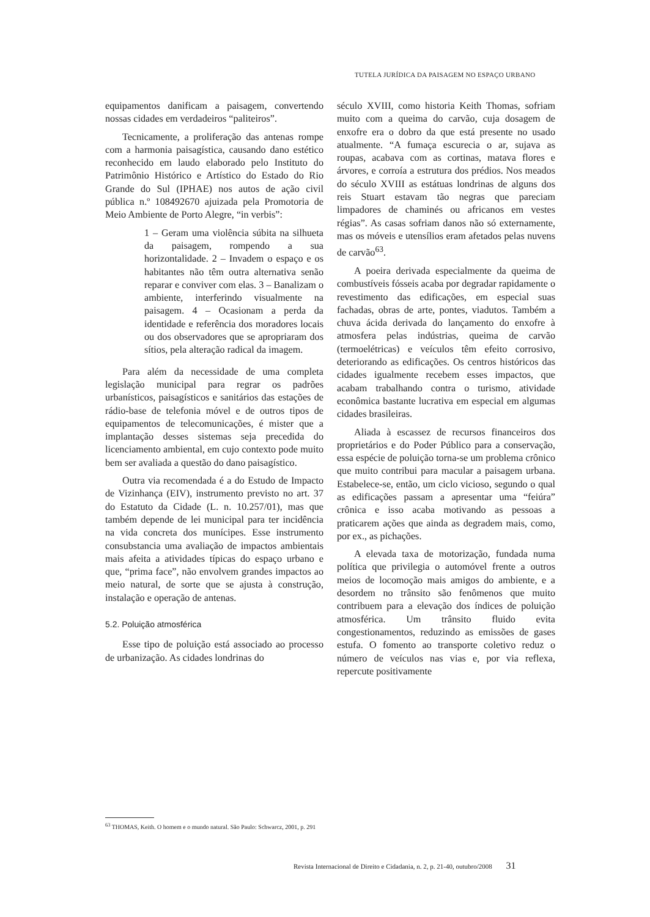TUTELA JURÍDICA DA PAISAGEM NO ESPAÇO URBANO
equipamentos danificam a paisagem, convertendo nossas cidades em verdadeiros “paliteiros”.
Tecnicamente, a proliferação das antenas rompe com a harmonia paisagística, causando dano estético reconhecido em laudo elaborado pelo Instituto do Patrimônio Histórico e Artístico do Estado do Rio Grande do Sul (IPHAE) nos autos de ação civil pública n.º 108492670 ajuizada pela Promotoria de Meio Ambiente de Porto Alegre, “in verbis”:
1 – Geram uma violência súbita na silhueta da paisagem, rompendo a sua horizontalidade. 2 – Invadem o espaço e os habitantes não têm outra alternativa senão reparar e conviver com elas. 3 – Banalizam o ambiente, interferindo visualmente na paisagem. 4 – Ocasionam a perda da identidade e referência dos moradores locais ou dos observadores que se apropriaram dos sítios, pela alteração radical da imagem.
Para além da necessidade de uma completa legislação municipal para regrar os padrões urbanísticos, paisagísticos e sanitários das estações de rádio-base de telefonia móvel e de outros tipos de equipamentos de telecomunicações, é mister que a implantação desses sistemas seja precedida do licenciamento ambiental, em cujo contexto pode muito bem ser avaliada a questão do dano paisagístico.
Outra via recomendada é a do Estudo de Impacto de Vizinhança (EIV), instrumento previsto no art. 37 do Estatuto da Cidade (L. n. 10.257/01), mas que também depende de lei municipal para ter incidência na vida concreta dos munícipes. Esse instrumento consubstancia uma avaliação de impactos ambientais mais afeita a atividades típicas do espaço urbano e que, “prima face”, não envolvem grandes impactos ao meio natural, de sorte que se ajusta à construção, instalação e operação de antenas.
5.2. Poluição atmosférica
Esse tipo de poluição está associado ao processo de urbanização. As cidades londrinas do
século XVIII, como historia Keith Thomas, sofriam muito com a queima do carvão, cuja dosagem de enxofre era o dobro da que está presente no usado atualmente. “A fumaça escurecia o ar, sujava as roupas, acabava com as cortinas, matava flores e árvores, e corroía a estrutura dos prédios. Nos meados do século XVIII as estátuas londrinas de alguns dos reis Stuart estavam tão negras que pareciam limpadores de chaminés ou africanos em vestes régias”. As casas sofriam danos não só externamente, mas os móveis e utensílios eram afetados pelas nuvens de carvão<sup>63</sup>.
A poeira derivada especialmente da queima de combustíveis fósseis acaba por degradar rapidamente o revestimento das edificações, em especial suas fachadas, obras de arte, pontes, viadutos. Também a chuva ácida derivada do lançamento do enxofre à atmosfera pelas indústrias, queima de carvão (termoelétricas) e veículos têm efeito corrosivo, deteriorando as edificações. Os centros históricos das cidades igualmente recebem esses impactos, que acabam trabalhando contra o turismo, atividade econômica bastante lucrativa em especial em algumas cidades brasileiras.
Aliada à escassez de recursos financeiros dos proprietários e do Poder Público para a conservação, essa espécie de poluição torna-se um problema crônico que muito contribui para macular a paisagem urbana. Estabelece-se, então, um ciclo vicioso, segundo o qual as edificações passam a apresentar uma “feiúra” crônica e isso acaba motivando as pessoas a praticarem ações que ainda as degradem mais, como, por ex., as pichações.
A elevada taxa de motorização, fundada numa política que privilegia o automóvel frente a outros meios de locomoção mais amigos do ambiente, e a desordem no trânsito são fenômenos que muito contribuem para a elevação dos índices de poluição atmosférica. Um trânsito fluido evita congestionamentos, reduzindo as emissões de gases estufa. O fomento ao transporte coletivo reduz o número de veículos nas vias e, por via reflexa, repercute positivamente
<sup>63</sup> THOMAS, Keith. O homem e o mundo natural. São Paulo: Schwarcz, 2001, p. 291
Revista Internacional de Direito e Cidadania, n. 2, p. 21-40, outubro/2008 31